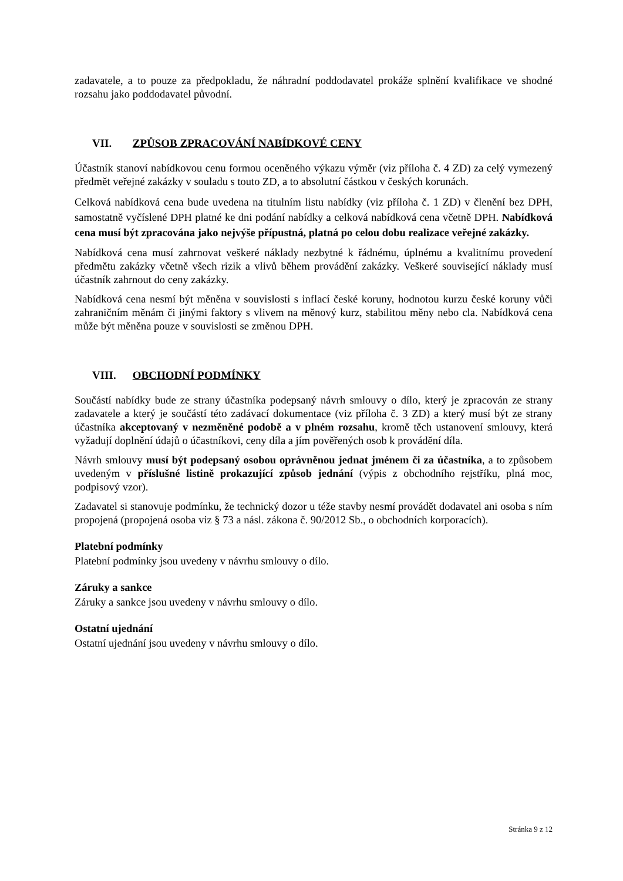zadavatele, a to pouze za předpokladu, že náhradní poddodavatel prokáže splnění kvalifikace ve shodné rozsahu jako poddodavatel původní.
VII. ZPŮSOB ZPRACOVÁNÍ NABÍDKOVÉ CENY
Účastník stanoví nabídkovou cenu formou oceněného výkazu výměr (viz příloha č. 4 ZD) za celý vymezený předmět veřejné zakázky v souladu s touto ZD, a to absolutní částkou v českých korunách.
Celková nabídková cena bude uvedena na titulním listu nabídky (viz příloha č. 1 ZD) v členění bez DPH, samostatně vyčíslené DPH platné ke dni podání nabídky a celková nabídková cena včetně DPH. Nabídková cena musí být zpracována jako nejvýše přípustná, platná po celou dobu realizace veřejné zakázky.
Nabídková cena musí zahrnovat veškeré náklady nezbytné k řádnému, úplnému a kvalitnímu provedení předmětu zakázky včetně všech rizik a vlivů během provádění zakázky. Veškeré související náklady musí účastník zahrnout do ceny zakázky.
Nabídková cena nesmí být měněna v souvislosti s inflací české koruny, hodnotou kurzu české koruny vůči zahraničním měnám či jinými faktory s vlivem na měnový kurz, stabilitou měny nebo cla. Nabídková cena může být měněna pouze v souvislosti se změnou DPH.
VIII. OBCHODNÍ PODMÍNKY
Součástí nabídky bude ze strany účastníka podepsaný návrh smlouvy o dílo, který je zpracován ze strany zadavatele a který je součástí této zadávací dokumentace (viz příloha č. 3 ZD) a který musí být ze strany účastníka akceptovaný v nezměněné podobě a v plném rozsahu, kromě těch ustanovení smlouvy, která vyžadují doplnění údajů o účastníkovi, ceny díla a jím pověřených osob k provádění díla.
Návrh smlouvy musí být podepsaný osobou oprávněnou jednat jménem či za účastníka, a to způsobem uvedeným v příslušné listině prokazující způsob jednání (výpis z obchodního rejstříku, plná moc, podpisový vzor).
Zadavatel si stanovuje podmínku, že technický dozor u téže stavby nesmí provádět dodavatel ani osoba s ním propojená (propojená osoba viz § 73 a násl. zákona č. 90/2012 Sb., o obchodních korporacích).
Platební podmínky
Platební podmínky jsou uvedeny v návrhu smlouvy o dílo.
Záruky a sankce
Záruky a sankce jsou uvedeny v návrhu smlouvy o dílo.
Ostatní ujednání
Ostatní ujednání jsou uvedeny v návrhu smlouvy o dílo.
Stránka 9 z 12